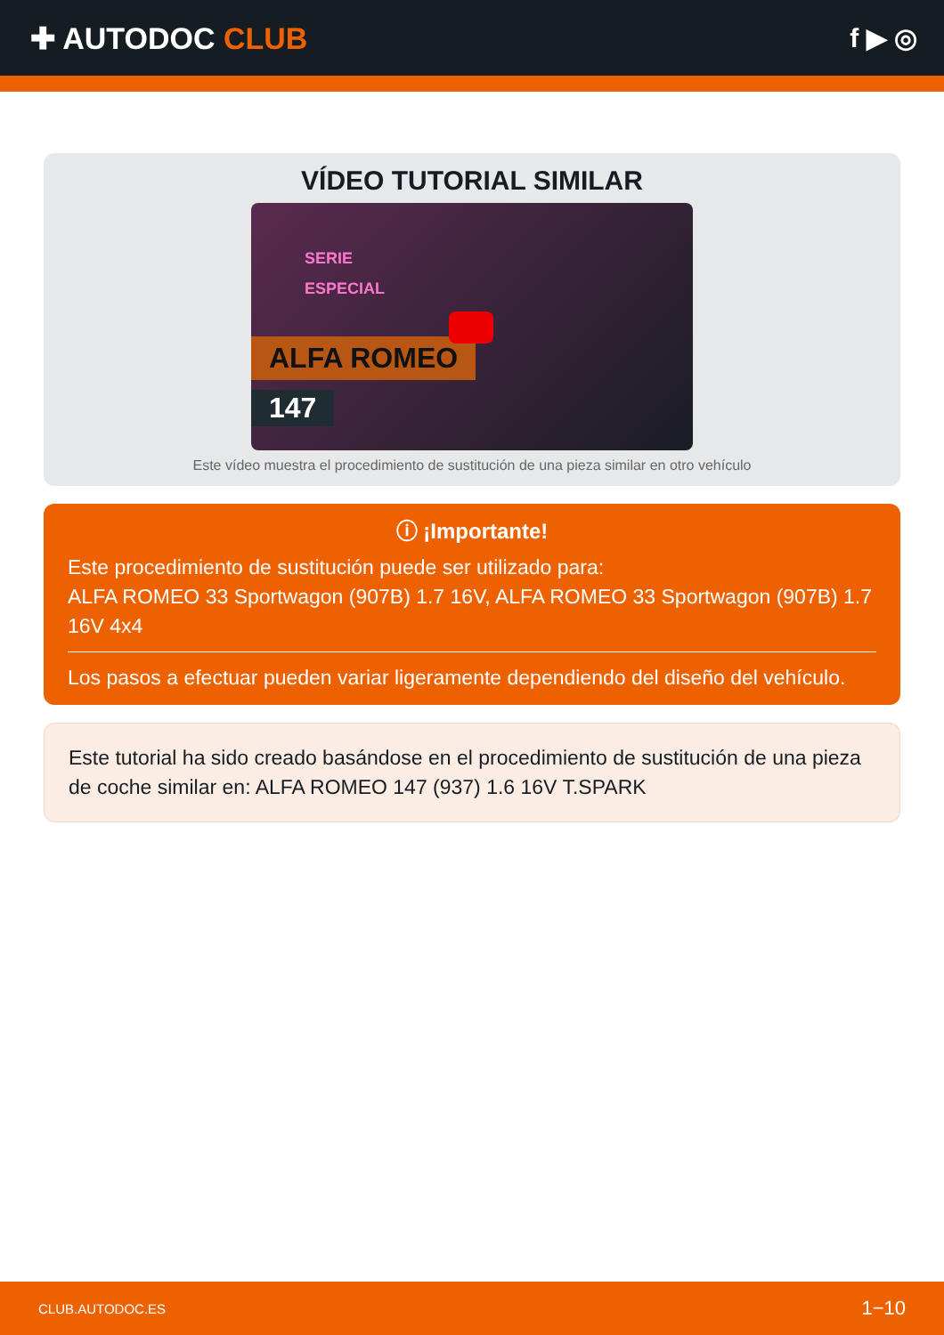✚ AUTODOC CLUB f ▶ ◎
VÍDEO TUTORIAL SIMILAR
SERIE
ESPECIAL
ALFA ROMEO
147
Este vídeo muestra el procedimiento de sustitución de una pieza similar en otro vehículo
ⓘ ¡Importante!
Este procedimiento de sustitución puede ser utilizado para:
ALFA ROMEO 33 Sportwagon (907B) 1.7 16V, ALFA ROMEO 33 Sportwagon (907B) 1.7 16V 4x4
Los pasos a efectuar pueden variar ligeramente dependiendo del diseño del vehículo.
Este tutorial ha sido creado basándose en el procedimiento de sustitución de una pieza de coche similar en: ALFA ROMEO 147 (937) 1.6 16V T.SPARK
CLUB.AUTODOC.ES 1−10